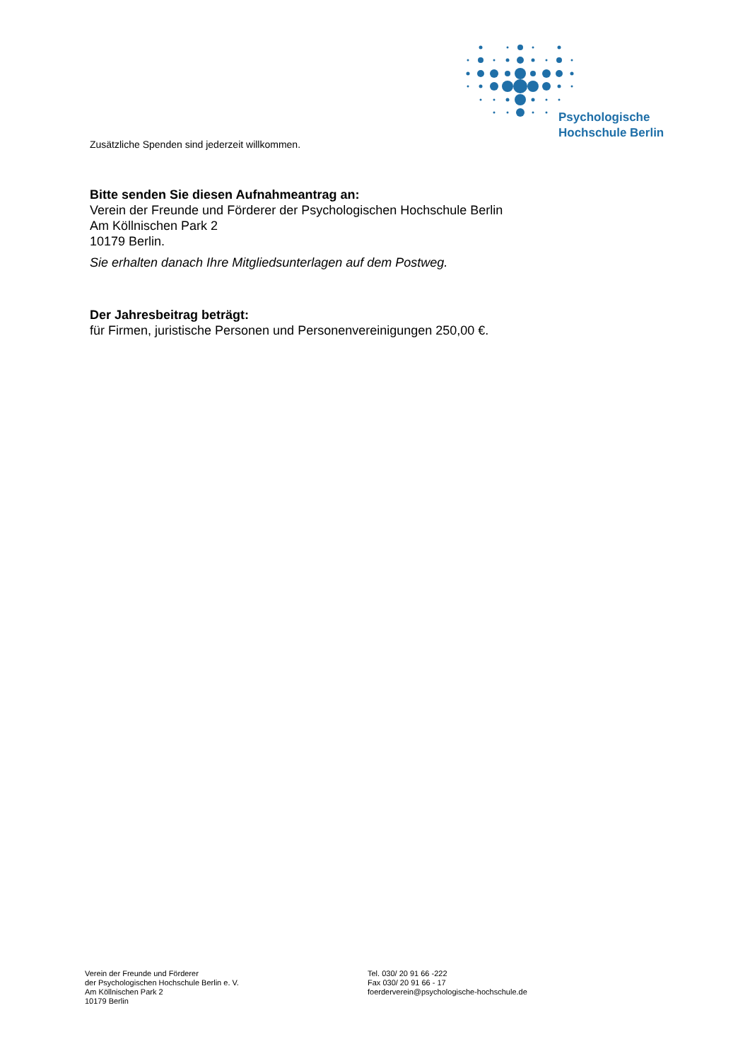Psychologische
Hochschule Berlin
Zusätzliche Spenden sind jederzeit willkommen.
Bitte senden Sie diesen Aufnahmeantrag an:
Verein der Freunde und Förderer der Psychologischen Hochschule Berlin
Am Köllnischen Park 2
10179 Berlin.
Sie erhalten danach Ihre Mitgliedsunterlagen auf dem Postweg.
Der Jahresbeitrag beträgt:
für Firmen, juristische Personen und Personenvereinigungen 250,00 €.
Verein der Freunde und Förderer
der Psychologischen Hochschule Berlin e. V.
Am Köllnischen Park 2
10179 Berlin
Tel. 030/ 20 91 66 -222
Fax 030/ 20 91 66 - 17
foerderverein@psychologische-hochschule.de